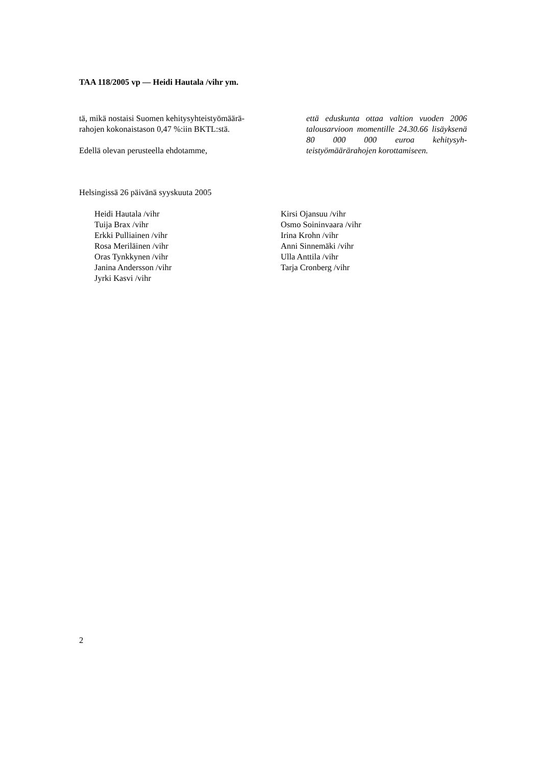TAA 118/2005 vp — Heidi Hautala /vihr ym.
tä, mikä nostaisi Suomen kehitysyhteistyömäärä-rahojen kokonaistason 0,47 %:iin BKTL:stä.
Edellä olevan perusteella ehdotamme,
että eduskunta ottaa valtion vuoden 2006 talousarvioon momentille 24.30.66 lisäyksenä 80 000 000 euroa kehitysyh-teistyömäärärahojen korottamiseen.
Helsingissä 26 päivänä syyskuuta 2005
Heidi Hautala /vihr
Tuija Brax /vihr
Erkki Pulliainen /vihr
Rosa Meriläinen /vihr
Oras Tynkkynen /vihr
Janina Andersson /vihr
Jyrki Kasvi /vihr
Kirsi Ojansuu /vihr
Osmo Soininvaara /vihr
Irina Krohn /vihr
Anni Sinnemäki /vihr
Ulla Anttila /vihr
Tarja Cronberg /vihr
2